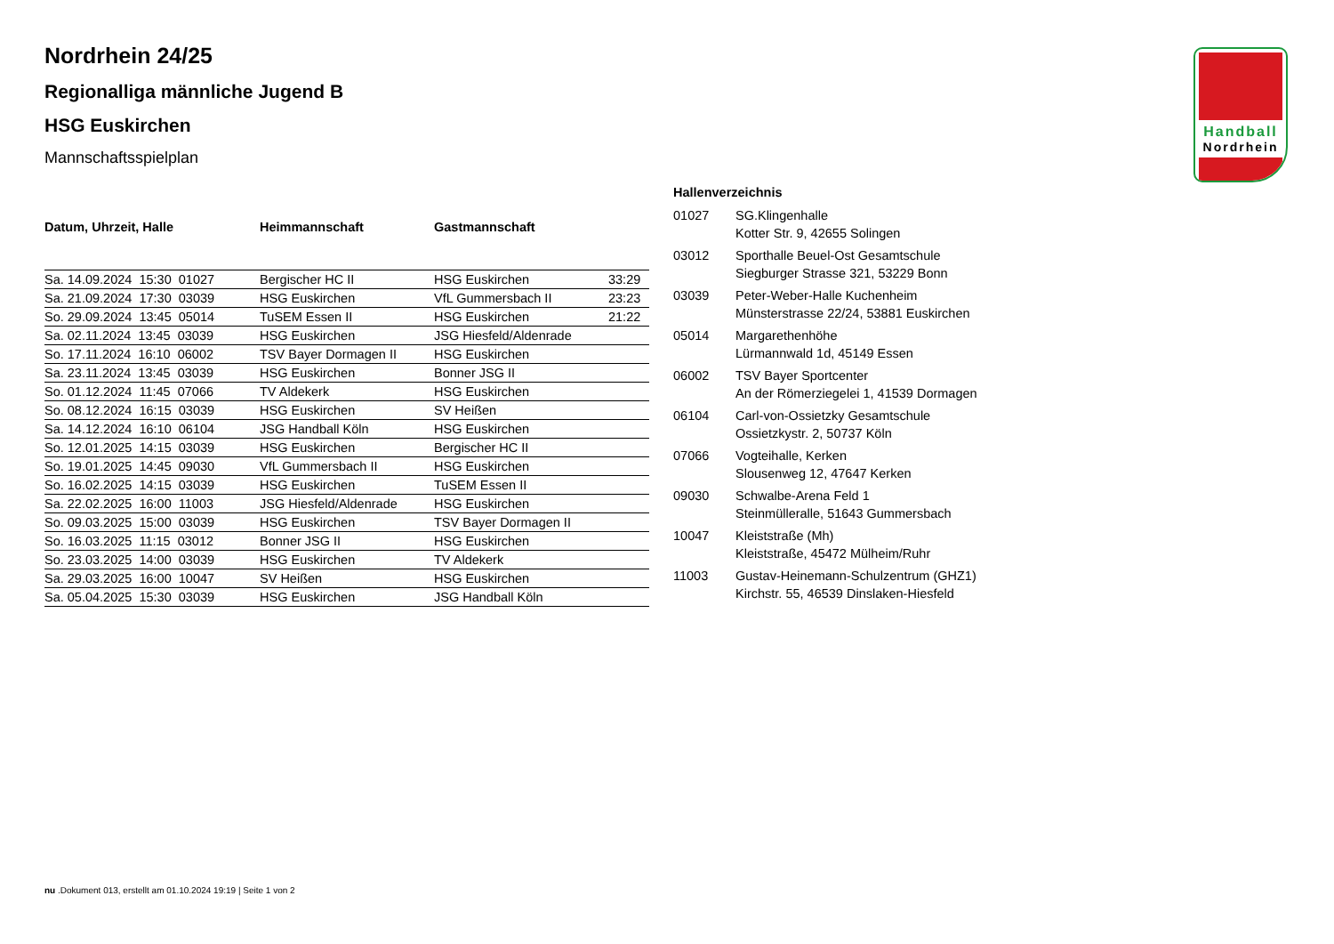Handball
Nordrhein
Nordrhein 24/25
Regionalliga männliche Jugend B
HSG Euskirchen
Mannschaftsspielplan
| Datum, Uhrzeit, Halle | Heimmannschaft | Gastmannschaft | |
| --- | --- | --- | --- |
| Sa. 14.09.2024 15:30 01027 | Bergischer HC II | HSG Euskirchen | 33:29 |
| Sa. 21.09.2024 17:30 03039 | HSG Euskirchen | VfL Gummersbach II | 23:23 |
| So. 29.09.2024 13:45 05014 | TuSEM Essen II | HSG Euskirchen | 21:22 |
| Sa. 02.11.2024 13:45 03039 | HSG Euskirchen | JSG Hiesfeld/Aldenrade | |
| So. 17.11.2024 16:10 06002 | TSV Bayer Dormagen II | HSG Euskirchen | |
| Sa. 23.11.2024 13:45 03039 | HSG Euskirchen | Bonner JSG II | |
| So. 01.12.2024 11:45 07066 | TV Aldekerk | HSG Euskirchen | |
| So. 08.12.2024 16:15 03039 | HSG Euskirchen | SV Heißen | |
| Sa. 14.12.2024 16:10 06104 | JSG Handball Köln | HSG Euskirchen | |
| So. 12.01.2025 14:15 03039 | HSG Euskirchen | Bergischer HC II | |
| So. 19.01.2025 14:45 09030 | VfL Gummersbach II | HSG Euskirchen | |
| So. 16.02.2025 14:15 03039 | HSG Euskirchen | TuSEM Essen II | |
| Sa. 22.02.2025 16:00 11003 | JSG Hiesfeld/Aldenrade | HSG Euskirchen | |
| So. 09.03.2025 15:00 03039 | HSG Euskirchen | TSV Bayer Dormagen II | |
| So. 16.03.2025 11:15 03012 | Bonner JSG II | HSG Euskirchen | |
| So. 23.03.2025 14:00 03039 | HSG Euskirchen | TV Aldekerk | |
| Sa. 29.03.2025 16:00 10047 | SV Heißen | HSG Euskirchen | |
| Sa. 05.04.2025 15:30 03039 | HSG Euskirchen | JSG Handball Köln | |
| Hallenverzeichnis | |
| --- | --- |
| 01027 | SG.Klingenhalle Kotter Str. 9, 42655 Solingen |
| 03012 | Sporthalle Beuel-Ost Gesamtschule Siegburger Strasse 321, 53229 Bonn |
| 03039 | Peter-Weber-Halle Kuchenheim Münsterstrasse 22/24, 53881 Euskirchen |
| 05014 | Margarethenhöhe Lürmannwald 1d, 45149 Essen |
| 06002 | TSV Bayer Sportcenter An der Römerziegelei 1, 41539 Dormagen |
| 06104 | Carl-von-Ossietzky Gesamtschule Ossietzkystr. 2, 50737 Köln |
| 07066 | Vogteihalle, Kerken Slousenweg 12, 47647 Kerken |
| 09030 | Schwalbe-Arena Feld 1 Steinmülleralle, 51643 Gummersbach |
| 10047 | Kleiststraße (Mh) Kleiststraße, 45472 Mülheim/Ruhr |
| 11003 | Gustav-Heinemann-Schulzentrum (GHZ1) Kirchstr. 55, 46539 Dinslaken-Hiesfeld |
nu .Dokument 013, erstellt am 01.10.2024 19:19 | Seite 1 von 2